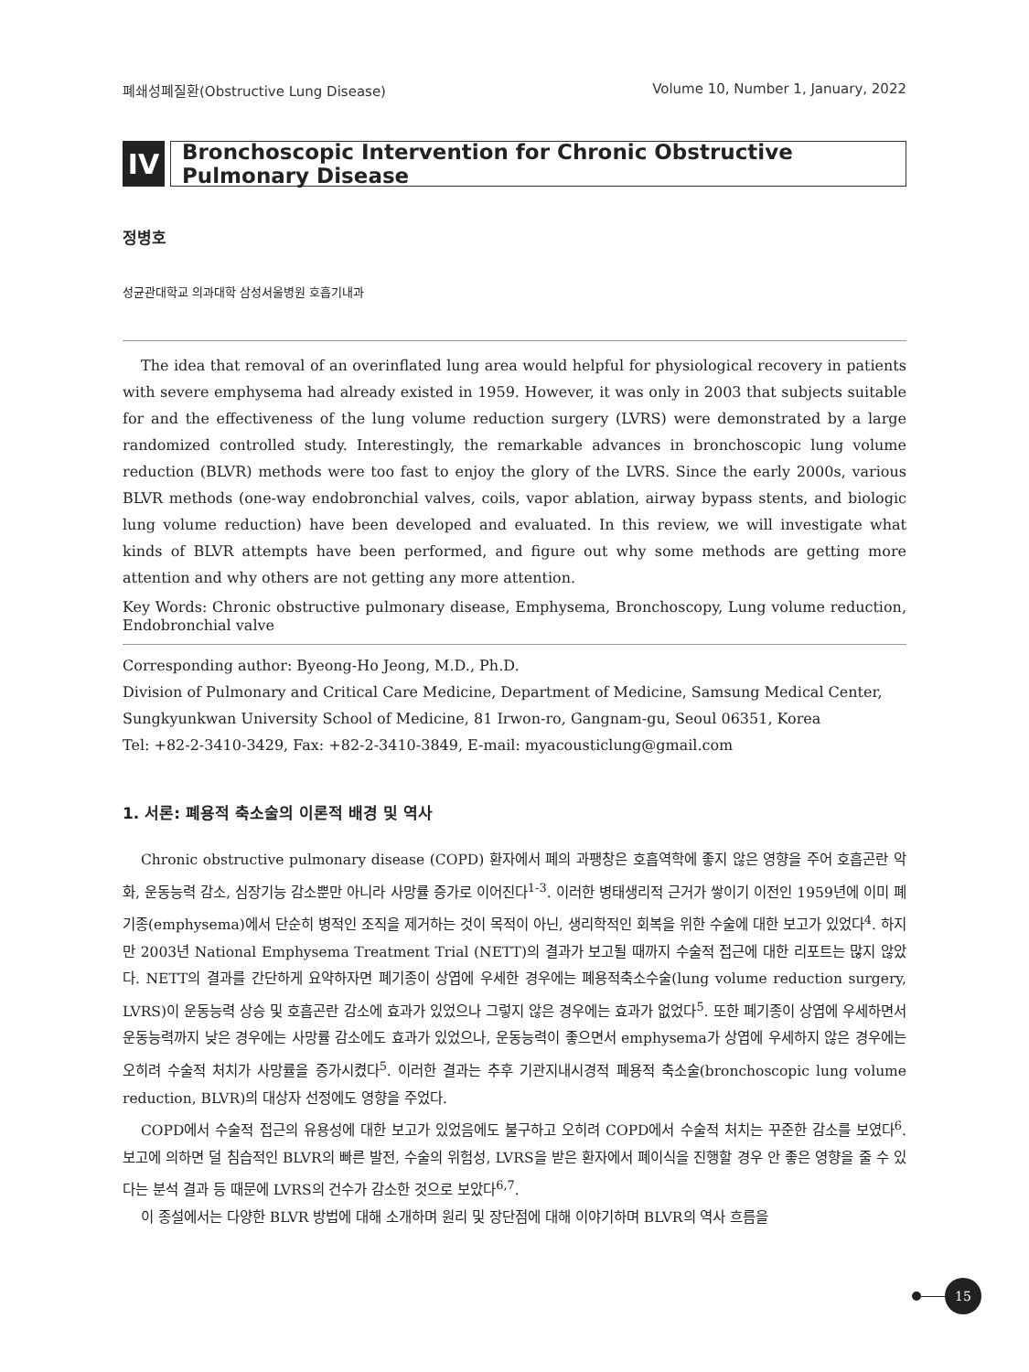폐쇄성폐질환(Obstructive Lung Disease) Volume 10, Number 1, January, 2022
IV
Bronchoscopic Intervention for Chronic Obstructive Pulmonary Disease
정병호
성균관대학교 의과대학 삼성서울병원 호흡기내과
The idea that removal of an overinflated lung area would helpful for physiological recovery in patients with severe emphysema had already existed in 1959. However, it was only in 2003 that subjects suitable for and the effectiveness of the lung volume reduction surgery (LVRS) were demonstrated by a large randomized controlled study. Interestingly, the remarkable advances in bronchoscopic lung volume reduction (BLVR) methods were too fast to enjoy the glory of the LVRS. Since the early 2000s, various BLVR methods (one-way endobronchial valves, coils, vapor ablation, airway bypass stents, and biologic lung volume reduction) have been developed and evaluated. In this review, we will investigate what kinds of BLVR attempts have been performed, and figure out why some methods are getting more attention and why others are not getting any more attention.
Key Words: Chronic obstructive pulmonary disease, Emphysema, Bronchoscopy, Lung volume reduction, Endobronchial valve
Corresponding author: Byeong-Ho Jeong, M.D., Ph.D.
Division of Pulmonary and Critical Care Medicine, Department of Medicine, Samsung Medical Center, Sungkyunkwan University School of Medicine, 81 Irwon-ro, Gangnam-gu, Seoul 06351, Korea
Tel: +82-2-3410-3429, Fax: +82-2-3410-3849, E-mail: myacousticlung@gmail.com
1. 서론: 폐용적 축소술의 이론적 배경 및 역사
Chronic obstructive pulmonary disease (COPD) 환자에서 폐의 과팽창은 호흡역학에 좋지 않은 영향을 주어 호흡곤란 악화, 운동능력 감소, 심장기능 감소뿐만 아니라 사망률 증가로 이어진다<sup>1-3</sup>. 이러한 병태생리적 근거가 쌓이기 이전인 1959년에 이미 폐기종(emphysema)에서 단순히 병적인 조직을 제거하는 것이 목적이 아닌, 생리학적인 회복을 위한 수술에 대한 보고가 있었다<sup>4</sup>. 하지만 2003년 National Emphysema Treatment Trial (NETT)의 결과가 보고될 때까지 수술적 접근에 대한 리포트는 많지 않았다. NETT의 결과를 간단하게 요약하자면 폐기종이 상엽에 우세한 경우에는 폐용적축소수술(lung volume reduction surgery, LVRS)이 운동능력 상승 및 호흡곤란 감소에 효과가 있었으나 그렇지 않은 경우에는 효과가 없었다<sup>5</sup>. 또한 폐기종이 상엽에 우세하면서 운동능력까지 낮은 경우에는 사망률 감소에도 효과가 있었으나, 운동능력이 좋으면서 emphysema가 상엽에 우세하지 않은 경우에는 오히려 수술적 처치가 사망률을 증가시켰다<sup>5</sup>. 이러한 결과는 추후 기관지내시경적 폐용적 축소술(bronchoscopic lung volume reduction, BLVR)의 대상자 선정에도 영향을 주었다.
COPD에서 수술적 접근의 유용성에 대한 보고가 있었음에도 불구하고 오히려 COPD에서 수술적 처치는 꾸준한 감소를 보였다<sup>6</sup>. 보고에 의하면 덜 침습적인 BLVR의 빠른 발전, 수술의 위험성, LVRS을 받은 환자에서 폐이식을 진행할 경우 안 좋은 영향을 줄 수 있다는 분석 결과 등 때문에 LVRS의 건수가 감소한 것으로 보았다<sup>6,7</sup>.
이 종설에서는 다양한 BLVR 방법에 대해 소개하며 원리 및 장단점에 대해 이야기하며 BLVR의 역사 흐름을
15